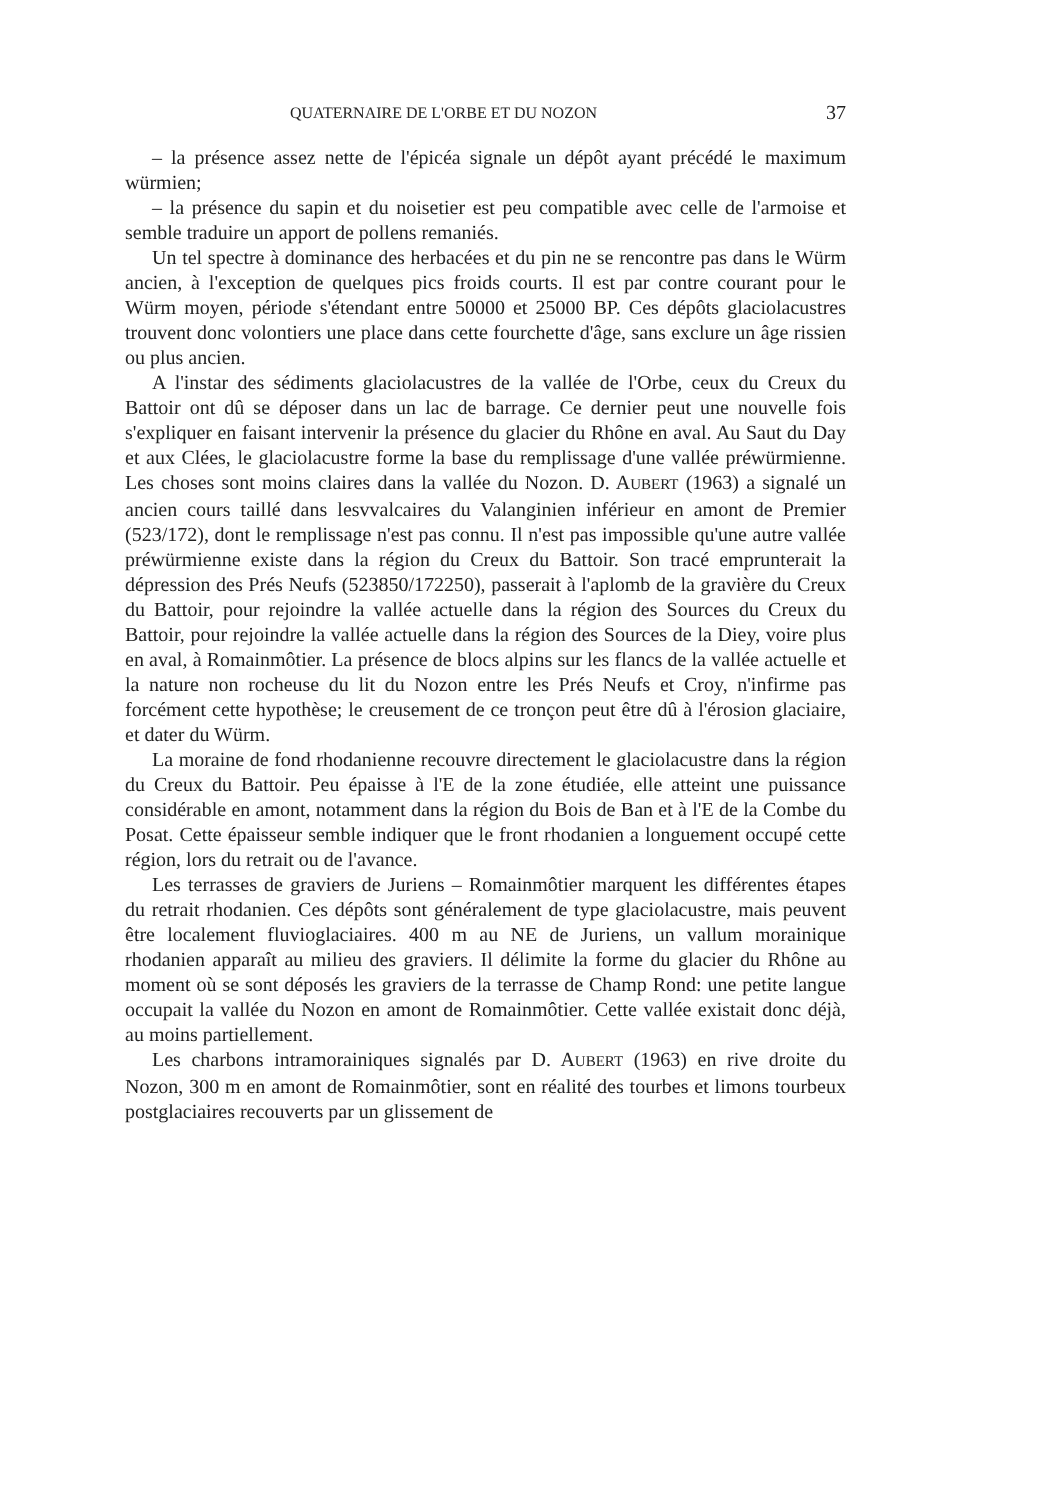QUATERNAIRE DE L'ORBE ET DU NOZON 37
– la présence assez nette de l'épicéa signale un dépôt ayant précédé le maximum würmien;
– la présence du sapin et du noisetier est peu compatible avec celle de l'armoise et semble traduire un apport de pollens remaniés.
Un tel spectre à dominance des herbacées et du pin ne se rencontre pas dans le Würm ancien, à l'exception de quelques pics froids courts. Il est par contre courant pour le Würm moyen, période s'étendant entre 50000 et 25000 BP. Ces dépôts glaciolacustres trouvent donc volontiers une place dans cette fourchette d'âge, sans exclure un âge rissien ou plus ancien.
A l'instar des sédiments glaciolacustres de la vallée de l'Orbe, ceux du Creux du Battoir ont dû se déposer dans un lac de barrage. Ce dernier peut une nouvelle fois s'expliquer en faisant intervenir la présence du glacier du Rhône en aval. Au Saut du Day et aux Clées, le glaciolacustre forme la base du remplissage d'une vallée préwürmienne. Les choses sont moins claires dans la vallée du Nozon. D. AUBERT (1963) a signalé un ancien cours taillé dans lesvvalcaires du Valanginien inférieur en amont de Premier (523/172), dont le remplissage n'est pas connu. Il n'est pas impossible qu'une autre vallée préwürmienne existe dans la région du Creux du Battoir. Son tracé emprunterait la dépression des Prés Neufs (523850/172250), passerait à l'aplomb de la gravière du Creux du Battoir, pour rejoindre la vallée actuelle dans la région des Sources du Creux du Battoir, pour rejoindre la vallée actuelle dans la région des Sources de la Diey, voire plus en aval, à Romainmôtier. La présence de blocs alpins sur les flancs de la vallée actuelle et la nature non rocheuse du lit du Nozon entre les Prés Neufs et Croy, n'infirme pas forcément cette hypothèse; le creusement de ce tronçon peut être dû à l'érosion glaciaire, et dater du Würm.
La moraine de fond rhodanienne recouvre directement le glaciolacustre dans la région du Creux du Battoir. Peu épaisse à l'E de la zone étudiée, elle atteint une puissance considérable en amont, notamment dans la région du Bois de Ban et à l'E de la Combe du Posat. Cette épaisseur semble indiquer que le front rhodanien a longuement occupé cette région, lors du retrait ou de l'avance.
Les terrasses de graviers de Juriens – Romainmôtier marquent les différentes étapes du retrait rhodanien. Ces dépôts sont généralement de type glaciolacustre, mais peuvent être localement fluvioglaciaires. 400 m au NE de Juriens, un vallum morainique rhodanien apparaît au milieu des graviers. Il délimite la forme du glacier du Rhône au moment où se sont déposés les graviers de la terrasse de Champ Rond: une petite langue occupait la vallée du Nozon en amont de Romainmôtier. Cette vallée existait donc déjà, au moins partiellement.
Les charbons intramorainiques signalés par D. AUBERT (1963) en rive droite du Nozon, 300 m en amont de Romainmôtier, sont en réalité des tourbes et limons tourbeux postglaciaires recouverts par un glissement de